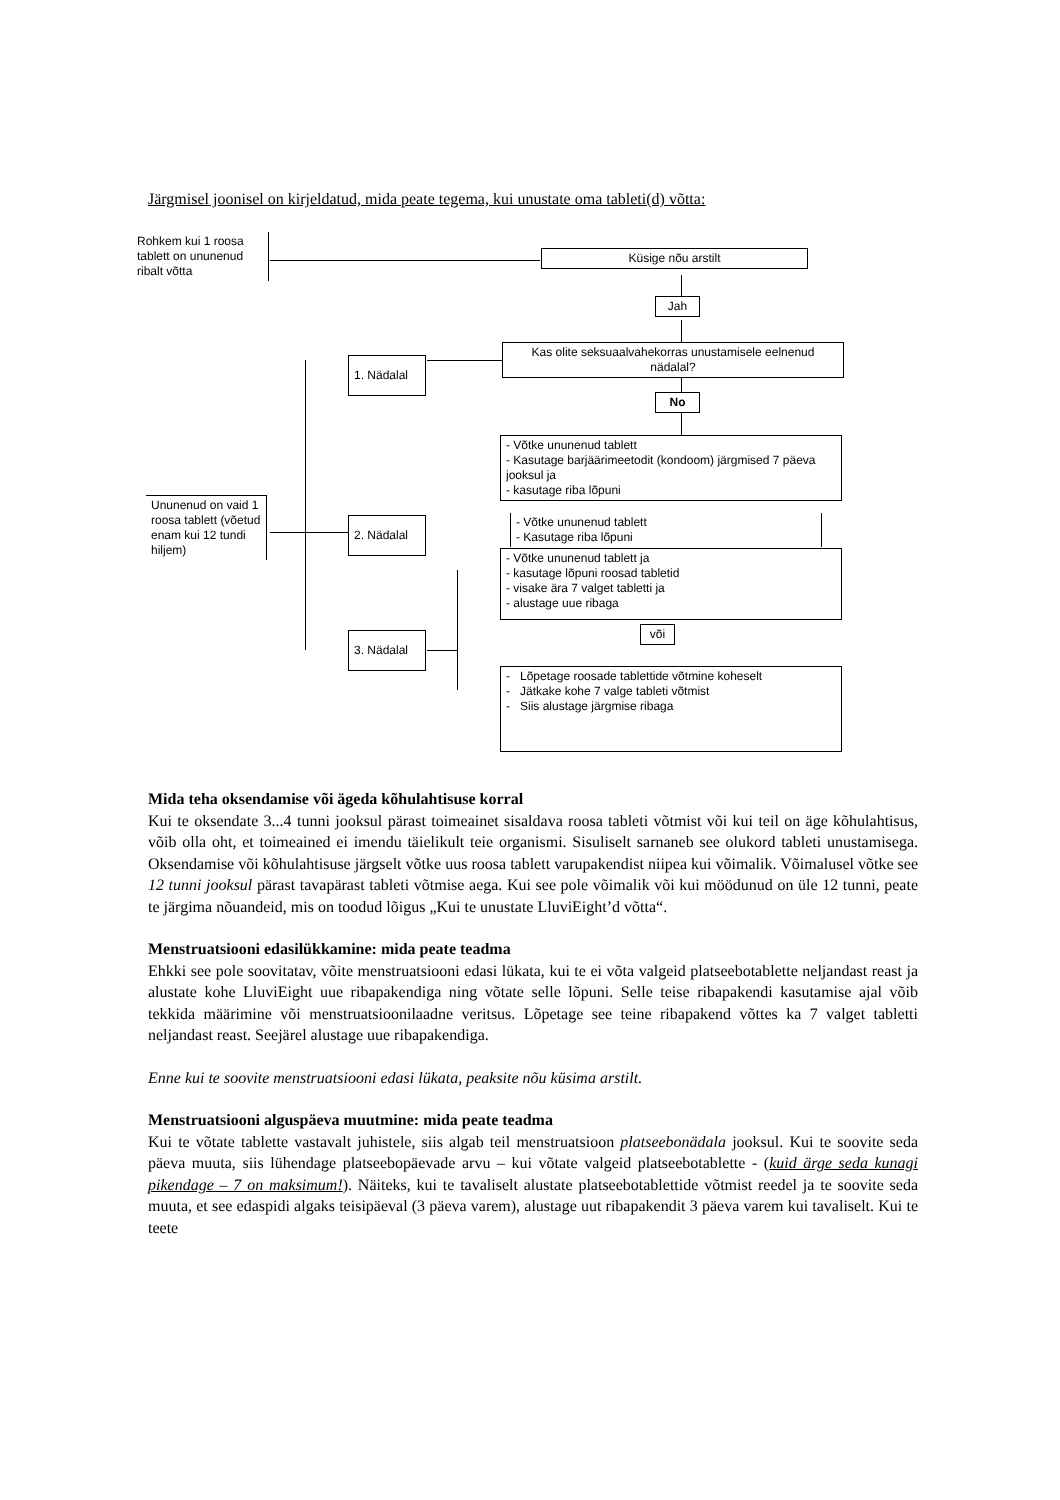Järgmisel joonisel on kirjeldatud, mida peate tegema, kui unustate oma tableti(d) võtta:
Rohkem kui 1 roosa tablett on ununenud ribalt võtta
Küsige nõu arstilt
Jah
1. Nädalal
Kas olite seksuaalvahekorras unustamisele eelnenud nädalal?
No
- Võtke ununenud tablett
- Kasutage barjäärimeetodit (kondoom) järgmised 7 päeva jooksul ja
- kasutage riba lõpuni
Ununenud on vaid 1 roosa tablett (võetud enam kui 12 tundi hiljem)
2. Nädalal
- Võtke ununenud tablett
- Kasutage riba lõpuni
- Võtke ununenud tablett ja
- kasutage lõpuni roosad tabletid
- visake ära 7 valget tabletti ja
- alustage uue ribaga
või
3. Nädalal
- Lõpetage roosade tablettide võtmine koheselt
- Jätkake kohe 7 valge tableti võtmist
- Siis alustage järgmise ribaga
Mida teha oksendamise või ägeda kõhulahtisuse korral
Kui te oksendate 3...4 tunni jooksul pärast toimeainet sisaldava roosa tableti võtmist või kui teil on äge kõhulahtisus, võib olla oht, et toimeained ei imendu täielikult teie organismi. Sisuliselt sarnaneb see olukord tableti unustamisega. Oksendamise või kõhulahtisuse järgselt võtke uus roosa tablett varupakendist niipea kui võimalik. Võimalusel võtke see 12 tunni jooksul pärast tavapärast tableti võtmise aega. Kui see pole võimalik või kui möödunud on üle 12 tunni, peate te järgima nõuandeid, mis on toodud lõigus „Kui te unustate LluviEight’d võtta“.
Menstruatsiooni edasilükkamine: mida peate teadma
Ehkki see pole soovitatav, võite menstruatsiooni edasi lükata, kui te ei võta valgeid platseebotablette neljandast reast ja alustate kohe LluviEight uue ribapakendiga ning võtate selle lõpuni. Selle teise ribapakendi kasutamise ajal võib tekkida määrimine või menstruatsioonilaadne veritsus. Lõpetage see teine ribapakend võttes ka 7 valget tabletti neljandast reast. Seejärel alustage uue ribapakendiga.
Enne kui te soovite menstruatsiooni edasi lükata, peaksite nõu küsima arstilt.
Menstruatsiooni alguspäeva muutmine: mida peate teadma
Kui te võtate tablette vastavalt juhistele, siis algab teil menstruatsioon platseebonädala jooksul. Kui te soovite seda päeva muuta, siis lühendage platseebopäevade arvu – kui võtate valgeid platseebotablette - (kuid ärge seda kunagi pikendage – 7 on maksimum!). Näiteks, kui te tavaliselt alustate platseebotablettide võtmist reedel ja te soovite seda muuta, et see edaspidi algaks teisipäeval (3 päeva varem), alustage uut ribapakendit 3 päeva varem kui tavaliselt. Kui te teete